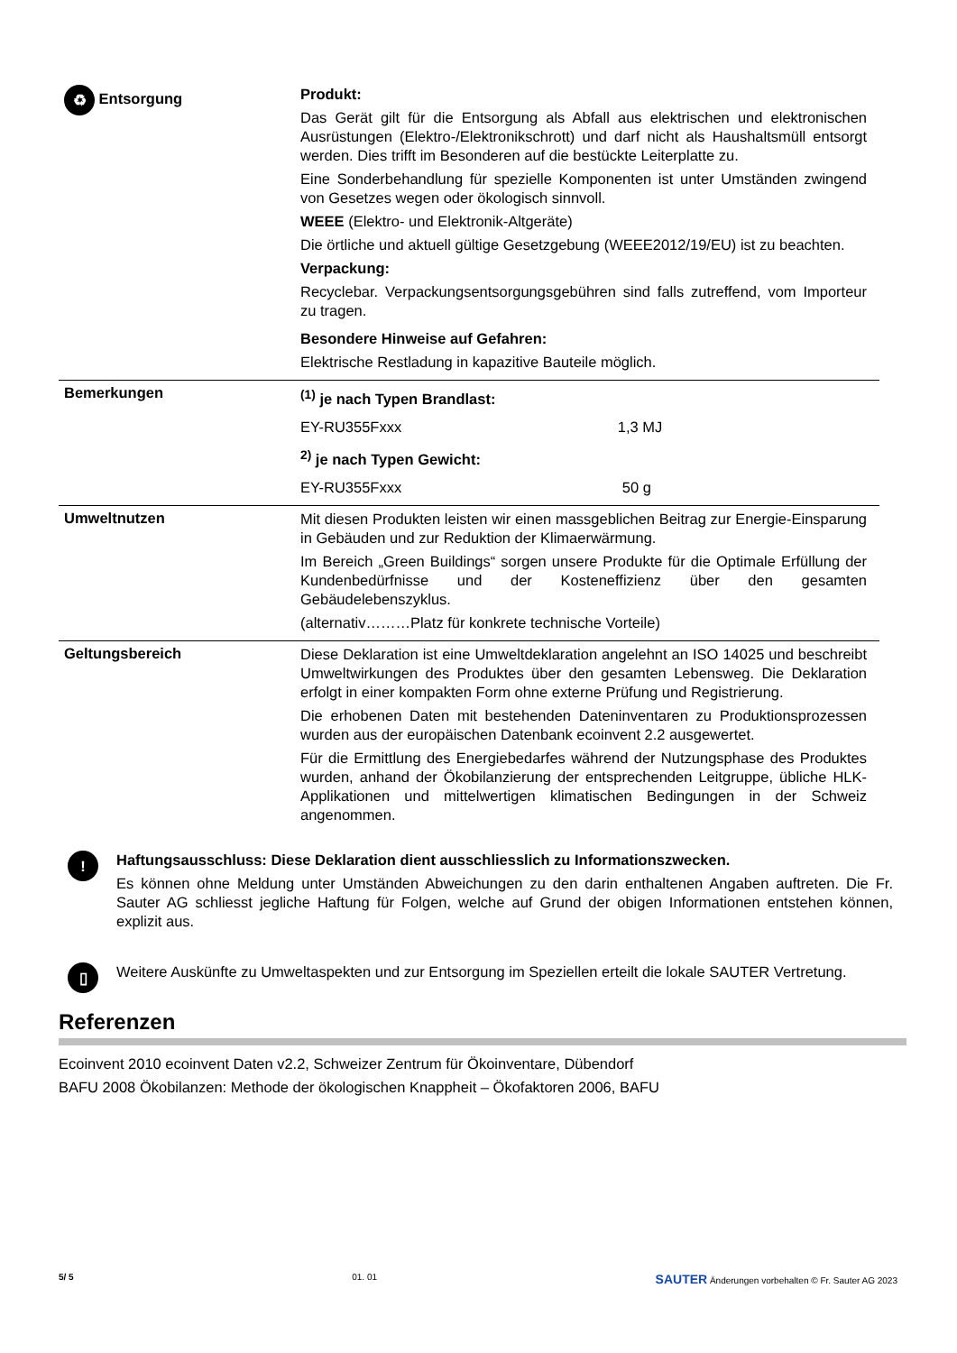| ♻ Entsorgung | Produkt: Das Gerät gilt für die Entsorgung als Abfall aus elektrischen und elektronischen Ausrüstungen (Elektro-/Elektronikschrott) und darf nicht als Haushaltsmüll entsorgt werden. Dies trifft im Besonderen auf die bestückte Leiterplatte zu. Eine Sonderbehandlung für spezielle Komponenten ist unter Umständen zwingend von Gesetzes wegen oder ökologisch sinnvoll. WEEE (Elektro- und Elektronik-Altgeräte) Die örtliche und aktuell gültige Gesetzgebung (WEEE2012/19/EU) ist zu beachten. Verpackung: Recyclebar. Verpackungsentsorgungsgebühren sind falls zutreffend, vom Importeur zu tragen. Besondere Hinweise auf Gefahren: Elektrische Restladung in kapazitive Bauteile möglich. |
| Bemerkungen | <sup>(1)</sup> je nach Typen Brandlast: EY-RU355Fxxx 1,3 MJ <sup>2)</sup> je nach Typen Gewicht: EY-RU355Fxxx 50 g |
| Umweltnutzen | Mit diesen Produkten leisten wir einen massgeblichen Beitrag zur Energie-Einsparung in Gebäuden und zur Reduktion der Klimaerwärmung. Im Bereich „Green Buildings“ sorgen unsere Produkte für die Optimale Erfüllung der Kundenbedürfnisse und der Kosteneffizienz über den gesamten Gebäudelebenszyklus. (alternativ………Platz für konkrete technische Vorteile) |
| Geltungsbereich | Diese Deklaration ist eine Umweltdeklaration angelehnt an ISO 14025 und beschreibt Umweltwirkungen des Produktes über den gesamten Lebensweg. Die Deklaration erfolgt in einer kompakten Form ohne externe Prüfung und Registrierung. Die erhobenen Daten mit bestehenden Dateninventaren zu Produktionsprozessen wurden aus der europäischen Datenbank ecoinvent 2.2 ausgewertet. Für die Ermittlung des Energiebedarfes während der Nutzungsphase des Produktes wurden, anhand der Ökobilanzierung der entsprechenden Leitgruppe, übliche HLK- Applikationen und mittelwertigen klimatischen Bedingungen in der Schweiz angenommen. |
!
Haftungsausschluss: Diese Deklaration dient ausschliesslich zu Informationszwecken.
Es können ohne Meldung unter Umständen Abweichungen zu den darin enthaltenen Angaben auftreten. Die Fr. Sauter AG schliesst jegliche Haftung für Folgen, welche auf Grund der obigen Informationen entstehen können, explizit aus.
▯
Weitere Auskünfte zu Umweltaspekten und zur Entsorgung im Speziellen erteilt die lokale SAUTER Vertretung.
Referenzen
Ecoinvent 2010 ecoinvent Daten v2.2, Schweizer Zentrum für Ökoinventare, Dübendorf
BAFU 2008 Ökobilanzen: Methode der ökologischen Knappheit – Ökofaktoren 2006, BAFU
5/ 5 01. 01 SAUTER Änderungen vorbehalten © Fr. Sauter AG 2023